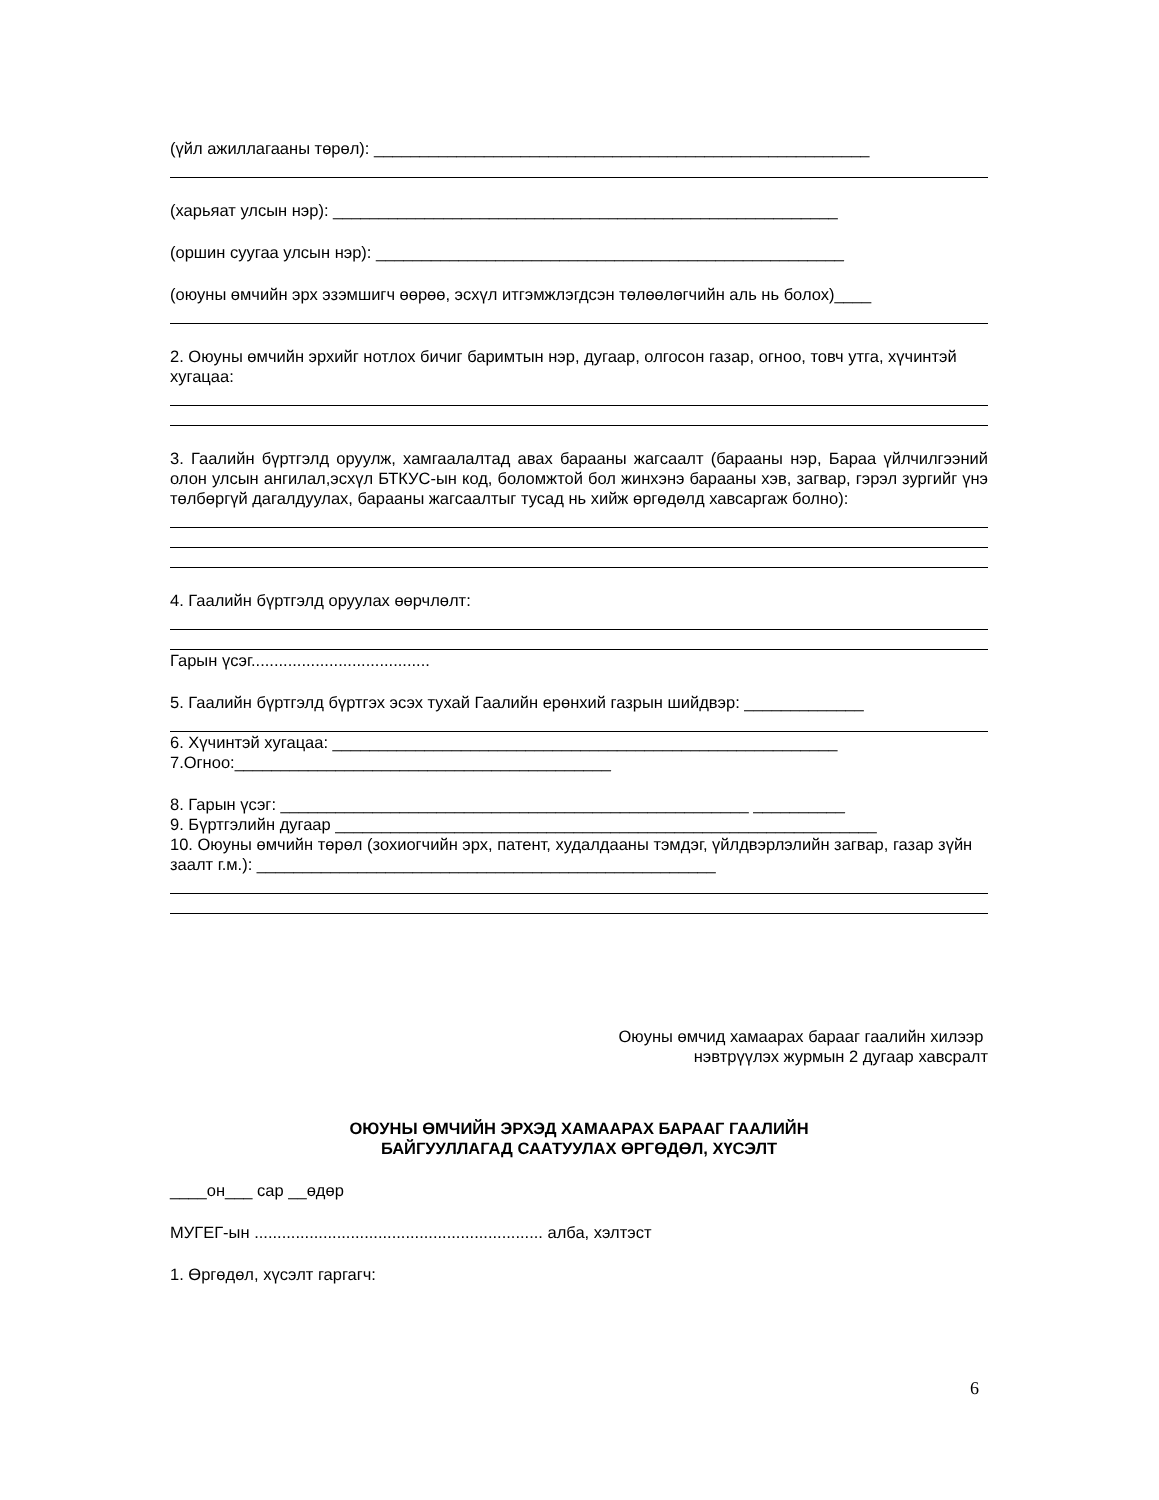(үйл ажиллагааны төрөл): ______________________________________________________
(харьяат улсын нэр): _______________________________________________________
(оршин суугаа улсын нэр): ___________________________________________________
(оюуны өмчийн эрх эзэмшигч өөрөө, эсхүл итгэмжлэгдсэн төлөөлөгчийн аль нь болох)____
2. Оюуны өмчийн эрхийг нотлох бичиг баримтын нэр, дугаар, олгосон газар, огноо, товч утга, хүчинтэй хугацаа:
3. Гаалийн бүртгэлд оруулж, хамгаалалтад авах барааны жагсаалт (барааны нэр, Бараа үйлчилгээний олон улсын ангилал,эсхүл БТКУС-ын код, боломжтой бол жинхэнэ барааны хэв, загвар, гэрэл зургийг үнэ төлбөргүй дагалдуулах, барааны жагсаалтыг тусад нь хийж өргөдөлд хавсаргаж болно):
4. Гаалийн бүртгэлд оруулах өөрчлөлт:
Гарын үсэг.......................................
5. Гаалийн бүртгэлд бүртгэх эсэх тухай Гаалийн ерөнхий газрын шийдвэр: _____________
6. Хүчинтэй хугацаа: _______________________________________________________
7.Огноо:_________________________________________
8. Гарын үсэг: ___________________________________________________ __________
9. Бүртгэлийн дугаар ___________________________________________________________
10. Оюуны өмчийн төрөл (зохиогчийн эрх, патент, худалдааны тэмдэг, үйлдвэрлэлийн загвар, газар зүйн заалт г.м.): __________________________________________________
Оюуны өмчид хамаарах барааг гаалийн хилээр
нэвтрүүлэх журмын 2 дугаар хавсралт
ОЮУНЫ ӨМЧИЙН ЭРХЭД ХАМААРАХ БАРААГ ГААЛИЙН
БАЙГУУЛЛАГАД СААТУУЛАХ ӨРГӨДӨЛ, ХҮСЭЛТ
____он___ сар __өдөр
МУГЕГ-ын ............................................................... алба, хэлтэст
1. Өргөдөл, хүсэлт гаргагч:
6